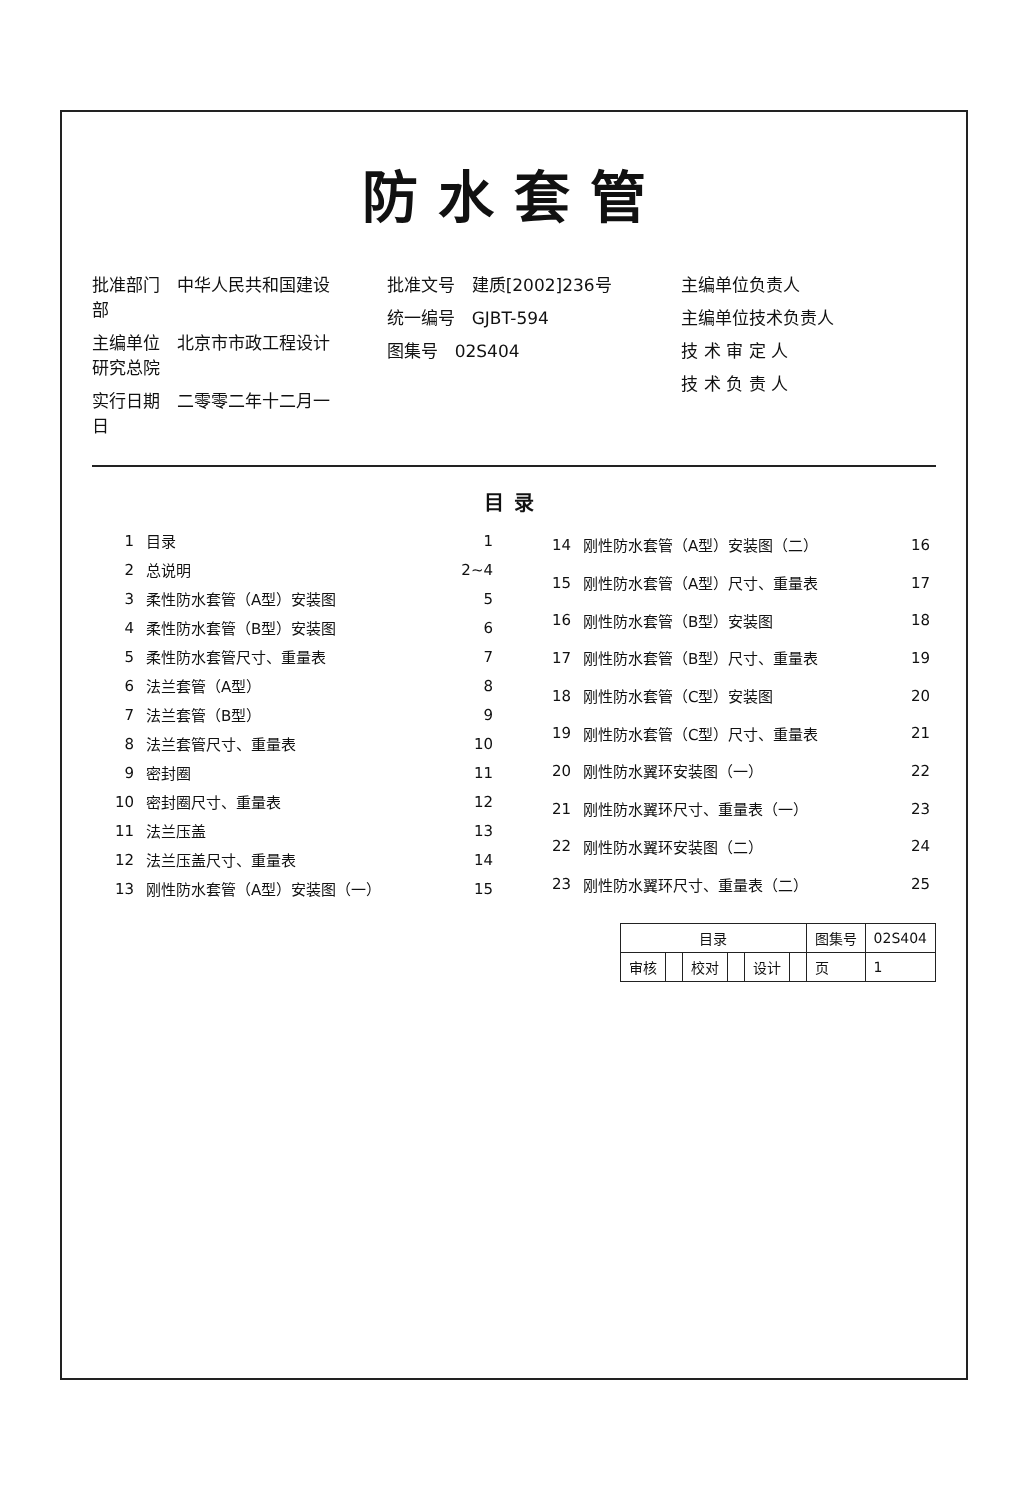防水套管
批准部门　中华人民共和国建设部
主编单位　北京市市政工程设计研究总院
实行日期　二零零二年十二月一日
批准文号　建质[2002]236号
统一编号　GJBT-594
图集号　02S404
主编单位负责人
主编单位技术负责人
技 术 审 定 人
技 术 负 责 人
目录
| 1 | 目录 | 1 |
| 2 | 总说明 | 2~4 |
| 3 | 柔性防水套管（A型）安装图 | 5 |
| 4 | 柔性防水套管（B型）安装图 | 6 |
| 5 | 柔性防水套管尺寸、重量表 | 7 |
| 6 | 法兰套管（A型） | 8 |
| 7 | 法兰套管（B型） | 9 |
| 8 | 法兰套管尺寸、重量表 | 10 |
| 9 | 密封圈 | 11 |
| 10 | 密封圈尺寸、重量表 | 12 |
| 11 | 法兰压盖 | 13 |
| 12 | 法兰压盖尺寸、重量表 | 14 |
| 13 | 刚性防水套管（A型）安装图（一） | 15 |
| 14 | 刚性防水套管（A型）安装图（二） | 16 |
| 15 | 刚性防水套管（A型）尺寸、重量表 | 17 |
| 16 | 刚性防水套管（B型）安装图 | 18 |
| 17 | 刚性防水套管（B型）尺寸、重量表 | 19 |
| 18 | 刚性防水套管（C型）安装图 | 20 |
| 19 | 刚性防水套管（C型）尺寸、重量表 | 21 |
| 20 | 刚性防水翼环安装图（一） | 22 |
| 21 | 刚性防水翼环尺寸、重量表（一） | 23 |
| 22 | 刚性防水翼环安装图（二） | 24 |
| 23 | 刚性防水翼环尺寸、重量表（二） | 25 |
| 目录 | | | | | | 图集号 | 02S404 |
| 审核 | | 校对 | | 设计 | | 页 | 1 |